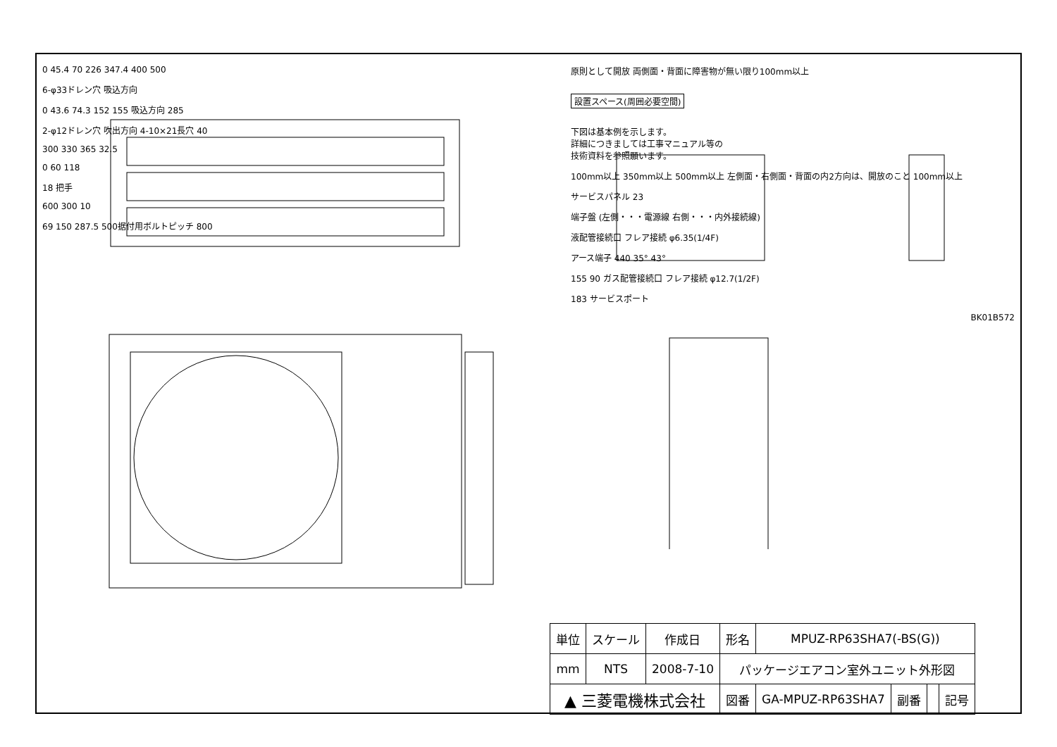0 45.4 70 226 347.4 400 500
6-φ33ドレン穴 吸込方向
0 43.6 74.3 152 155 吸込方向 285
2-φ12ドレン穴 吹出方向 4-10×21長穴 40
300 330 365 32.5
0 60 118
18 把手
600 300 10
69 150 287.5 500据付用ボルトピッチ 800
原則として開放 両側面・背面に障害物が無い限り100mm以上
設置スペース(周囲必要空間)
下図は基本例を示します。
詳細につきましては工事マニュアル等の
技術資料を参照願います。
100mm以上 350mm以上 500mm以上 左側面・右側面・背面の内2方向は、開放のこと 100mm以上
サービスパネル 23
端子盤 (左側・・・電源線 右側・・・内外接続線)
液配管接続口 フレア接続 φ6.35(1/4F)
アース端子 440 35° 43°
155 90 ガス配管接続口 フレア接続 φ12.7(1/2F)
183 サービスポート
BK01B572
| 単位 | スケール | 作成日 | 形名 | MPUZ-RP63SHA7(-BS(G)) | | | |
| mm | NTS | 2008-7-10 | パッケージエアコン室外ユニット外形図 | | | | |
| ▲ 三菱電機株式会社 | | | 図番 | GA-MPUZ-RP63SHA7 | 副番 | | 記号 |